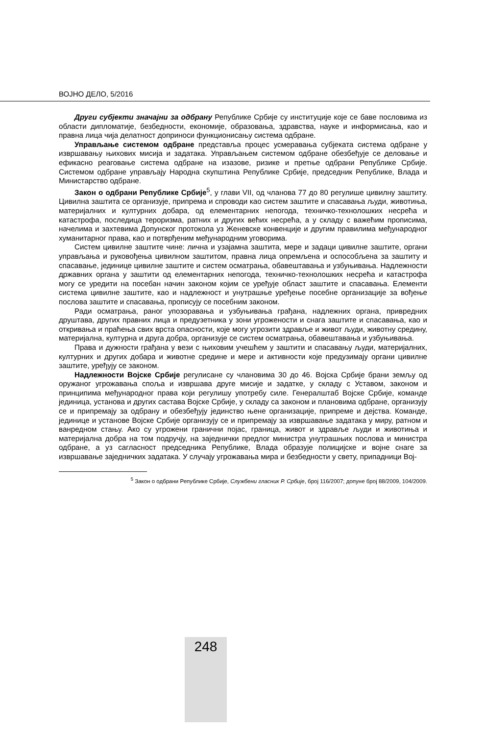ВОЈНО ДЕЛО, 5/2016
Други субјекти значајни за одбрану Републике Србије су институције које се баве пословима из области дипломатије, безбедности, економије, образовања, здравства, науке и информисања, као и правна лица чија делатност доприноси функционисању система одбране.
Управљање системом одбране представља процес усмеравања субјеката система одбране у извршавању њихових мисија и задатака. Управљањем системом одбране обезбеђује се деловање и ефикасно реаговање система одбране на изазове, ризике и претње одбрани Републике Србије. Системом одбране управљају Народна скупштина Републике Србије, председник Републике, Влада и Министарство одбране.
Закон о одбрани Републике Србије<sup>5</sup>, у глави VII, од чланова 77 до 80 регулише цивилну заштиту. Цивилна заштита се организује, припрема и спроводи као систем заштите и спасавања људи, животиња, материјалних и културних добара, од елементарних непогода, техничко-технолошких несрећа и катастрофа, последица тероризма, ратних и других већих несрећа, а у складу с важећим прописима, начелима и захтевима Допунског протокола уз Женевске конвенције и другим правилима међународног хуманитарног права, као и потврђеним међународним уговорима.
Систем цивилне заштите чине: лична и узајамна заштита, мере и задаци цивилне заштите, органи управљања и руковођења цивилном заштитом, правна лица опремљена и оспособљена за заштиту и спасавање, јединице цивилне заштите и систем осматрања, обавештавања и узбуњивања. Надлежности државних органа у заштити од елементарних непогода, техничко-технолошких несрећа и катастрофа могу се уредити на посебан начин законом којим се уређује област заштите и спасавања. Елементи система цивилне заштите, као и надлежност и унутрашње уређење посебне организације за вођење послова заштите и спасавања, прописују се посебним законом.
Ради осматрања, раног упозоравања и узбуњивања грађана, надлежних органа, привредних друштава, других правних лица и предузетника у зони угрожености и снага заштите и спасавања, као и откривања и праћења свих врста опасности, које могу угрозити здравље и живот људи, животну средину, материјална, културна и друга добра, организује се систем осматрања, обавештавања и узбуњивања.
Права и дужности грађана у вези с њиховим учешћем у заштити и спасавању људи, материјалних, културних и других добара и животне средине и мере и активности које предузимају органи цивилне заштите, уређују се законом.
Надлежности Војске Србије регулисане су члановима 30 до 46. Војска Србије брани земљу од оружаног угрожавања споља и извршава друге мисије и задатке, у складу с Уставом, законом и принципима међународног права који регулишу употребу силе. Генералштаб Војске Србије, команде јединица, установа и других састава Војске Србије, у складу са законом и плановима одбране, организују се и припремају за одбрану и обезбеђују јединство њене организације, припреме и дејства. Команде, јединице и установе Војске Србије организују се и припремају за извршавање задатака у миру, ратном и ванредном стању. Ако су угрожени гранични појас, граница, живот и здравље људи и животиња и материјална добра на том подручју, на заједнички предлог министра унутрашњих послова и министра одбране, а уз сагласност председника Републике, Влада образује полицијске и војне снаге за извршавање заједничких задатака. У случају угрожавања мира и безбедности у свету, припадници Вој-
<sup>5</sup> Закон о одбрани Републике Србије, Службени гласник Р. Србије, број 116/2007; допуне број 88/2009, 104/2009.
248